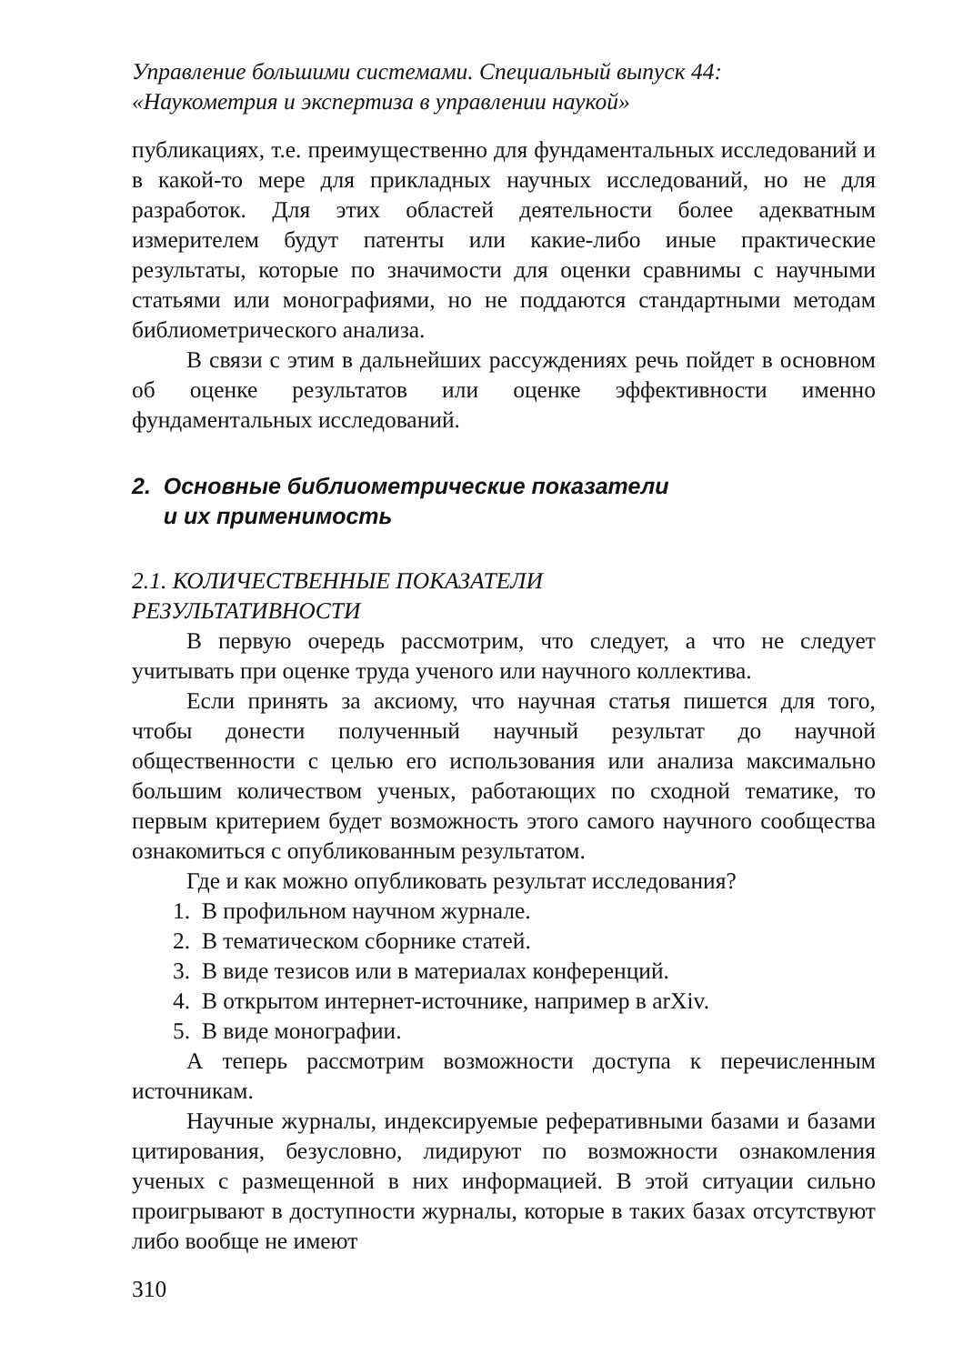Управление большими системами. Специальный выпуск 44:
«Наукометрия и экспертиза в управлении наукой»
публикациях, т.е. преимущественно для фундаментальных исследований и в какой-то мере для прикладных научных исследований, но не для разработок. Для этих областей деятельности более адекватным измерителем будут патенты или какие-либо иные практические результаты, которые по значимости для оценки сравнимы с научными статьями или монографиями, но не поддаются стандартными методам библиометрического анализа.
В связи с этим в дальнейших рассуждениях речь пойдет в основном об оценке результатов или оценке эффективности именно фундаментальных исследований.
2. Основные библиометрические показатели
и их применимость
2.1. КОЛИЧЕСТВЕННЫЕ ПОКАЗАТЕЛИ
РЕЗУЛЬТАТИВНОСТИ
В первую очередь рассмотрим, что следует, а что не следует учитывать при оценке труда ученого или научного коллектива.
Если принять за аксиому, что научная статья пишется для того, чтобы донести полученный научный результат до научной общественности с целью его использования или анализа максимально большим количеством ученых, работающих по сходной тематике, то первым критерием будет возможность этого самого научного сообщества ознакомиться с опубликованным результатом.
Где и как можно опубликовать результат исследования?
1. В профильном научном журнале.
2. В тематическом сборнике статей.
3. В виде тезисов или в материалах конференций.
4. В открытом интернет-источнике, например в arXiv.
5. В виде монографии.
А теперь рассмотрим возможности доступа к перечисленным источникам.
Научные журналы, индексируемые реферативными базами и базами цитирования, безусловно, лидируют по возможности ознакомления ученых с размещенной в них информацией. В этой ситуации сильно проигрывают в доступности журналы, которые в таких базах отсутствуют либо вообще не имеют
310